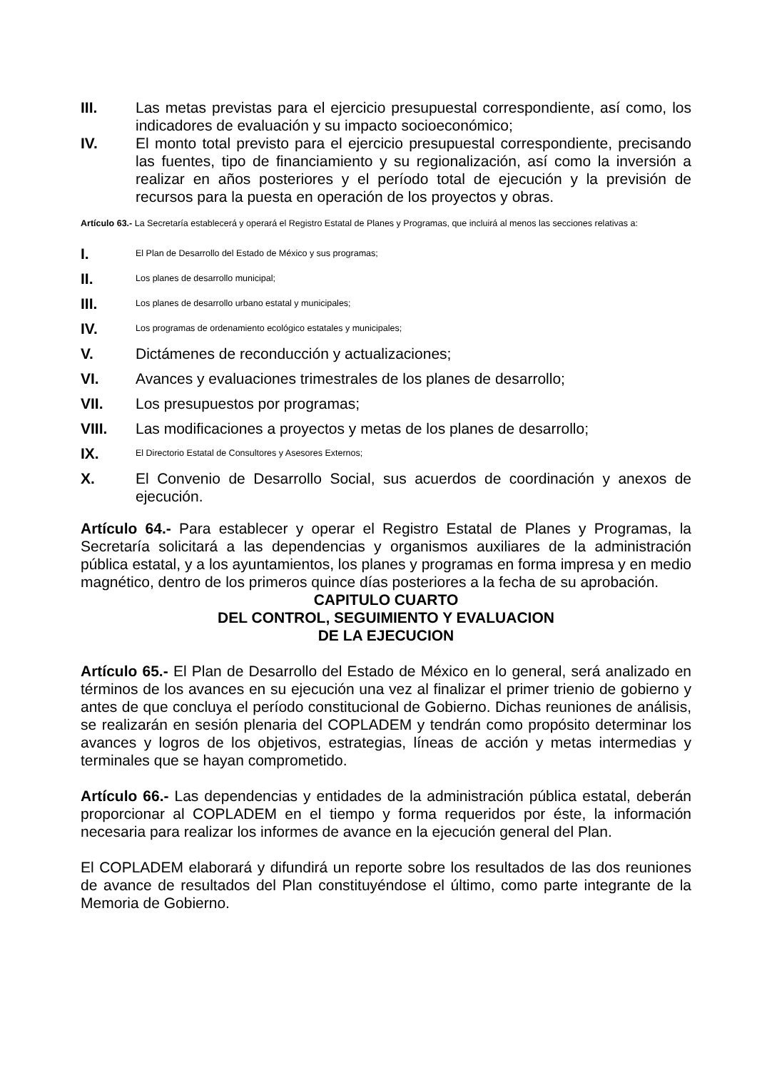III. Las metas previstas para el ejercicio presupuestal correspondiente, así como, los indicadores de evaluación y su impacto socioeconómico;
IV. El monto total previsto para el ejercicio presupuestal correspondiente, precisando las fuentes, tipo de financiamiento y su regionalización, así como la inversión a realizar en años posteriores y el período total de ejecución y la previsión de recursos para la puesta en operación de los proyectos y obras.
Artículo 63.- La Secretaría establecerá y operará el Registro Estatal de Planes y Programas, que incluirá al menos las secciones relativas a:
I. El Plan de Desarrollo del Estado de México y sus programas;
II. Los planes de desarrollo municipal;
III. Los planes de desarrollo urbano estatal y municipales;
IV. Los programas de ordenamiento ecológico estatales y municipales;
V. Dictámenes de reconducción y actualizaciones;
VI. Avances y evaluaciones trimestrales de los planes de desarrollo;
VII. Los presupuestos por programas;
VIII. Las modificaciones a proyectos y metas de los planes de desarrollo;
IX. El Directorio Estatal de Consultores y Asesores Externos;
X. El Convenio de Desarrollo Social, sus acuerdos de coordinación y anexos de ejecución.
Artículo 64.- Para establecer y operar el Registro Estatal de Planes y Programas, la Secretaría solicitará a las dependencias y organismos auxiliares de la administración pública estatal, y a los ayuntamientos, los planes y programas en forma impresa y en medio magnético, dentro de los primeros quince días posteriores a la fecha de su aprobación.
CAPITULO CUARTO
DEL CONTROL, SEGUIMIENTO Y EVALUACION
DE LA EJECUCION
Artículo 65.- El Plan de Desarrollo del Estado de México en lo general, será analizado en términos de los avances en su ejecución una vez al finalizar el primer trienio de gobierno y antes de que concluya el período constitucional de Gobierno. Dichas reuniones de análisis, se realizarán en sesión plenaria del COPLADEM y tendrán como propósito determinar los avances y logros de los objetivos, estrategias, líneas de acción y metas intermedias y terminales que se hayan comprometido.
Artículo 66.- Las dependencias y entidades de la administración pública estatal, deberán proporcionar al COPLADEM en el tiempo y forma requeridos por éste, la información necesaria para realizar los informes de avance en la ejecución general del Plan.
El COPLADEM elaborará y difundirá un reporte sobre los resultados de las dos reuniones de avance de resultados del Plan constituyéndose el último, como parte integrante de la Memoria de Gobierno.